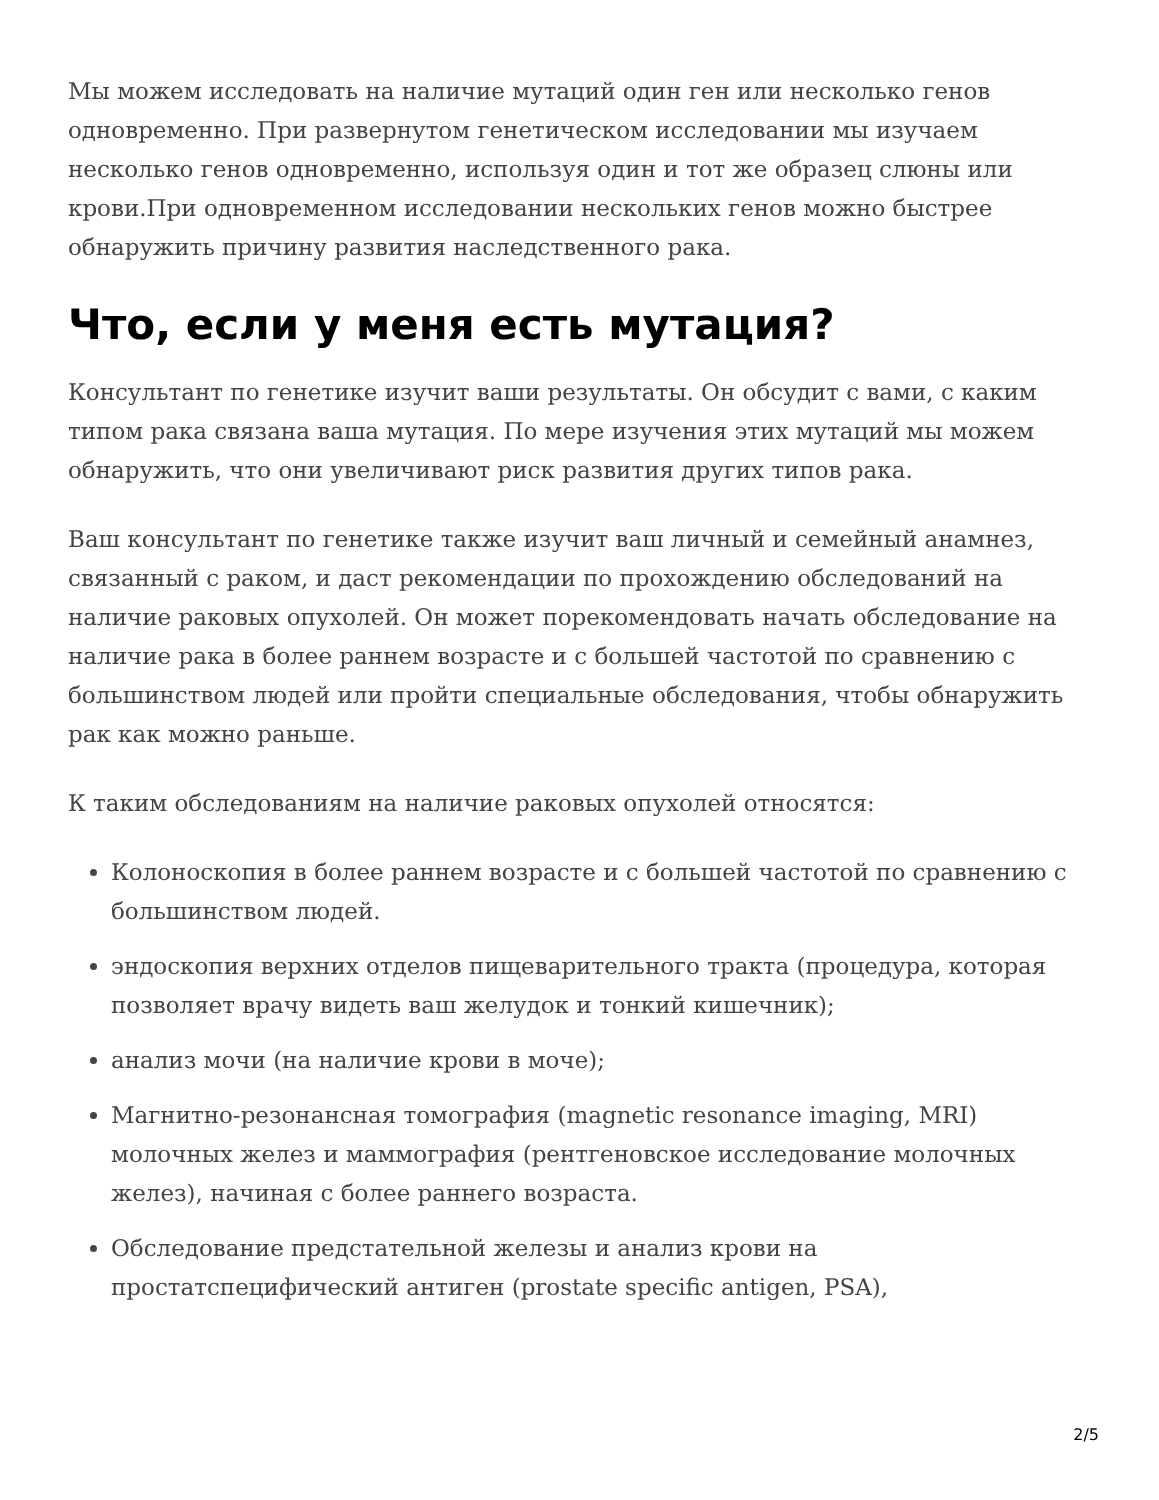Мы можем исследовать на наличие мутаций один ген или несколько генов одновременно. При развернутом генетическом исследовании мы изучаем несколько генов одновременно, используя один и тот же образец слюны или крови.При одновременном исследовании нескольких генов можно быстрее обнаружить причину развития наследственного рака.
Что, если у меня есть мутация?
Консультант по генетике изучит ваши результаты. Он обсудит с вами, с каким типом рака связана ваша мутация. По мере изучения этих мутаций мы можем обнаружить, что они увеличивают риск развития других типов рака.
Ваш консультант по генетике также изучит ваш личный и семейный анамнез, связанный с раком, и даст рекомендации по прохождению обследований на наличие раковых опухолей. Он может порекомендовать начать обследование на наличие рака в более раннем возрасте и с большей частотой по сравнению с большинством людей или пройти специальные обследования, чтобы обнаружить рак как можно раньше.
К таким обследованиям на наличие раковых опухолей относятся:
Колоноскопия в более раннем возрасте и с большей частотой по сравнению с большинством людей.
эндоскопия верхних отделов пищеварительного тракта (процедура, которая позволяет врачу видеть ваш желудок и тонкий кишечник);
анализ мочи (на наличие крови в моче);
Магнитно-резонансная томография (magnetic resonance imaging, MRI) молочных желез и маммография (рентгеновское исследование молочных желез), начиная с более раннего возраста.
Обследование предстательной железы и анализ крови на простатспецифический антиген (prostate specific antigen, PSA),
2/5